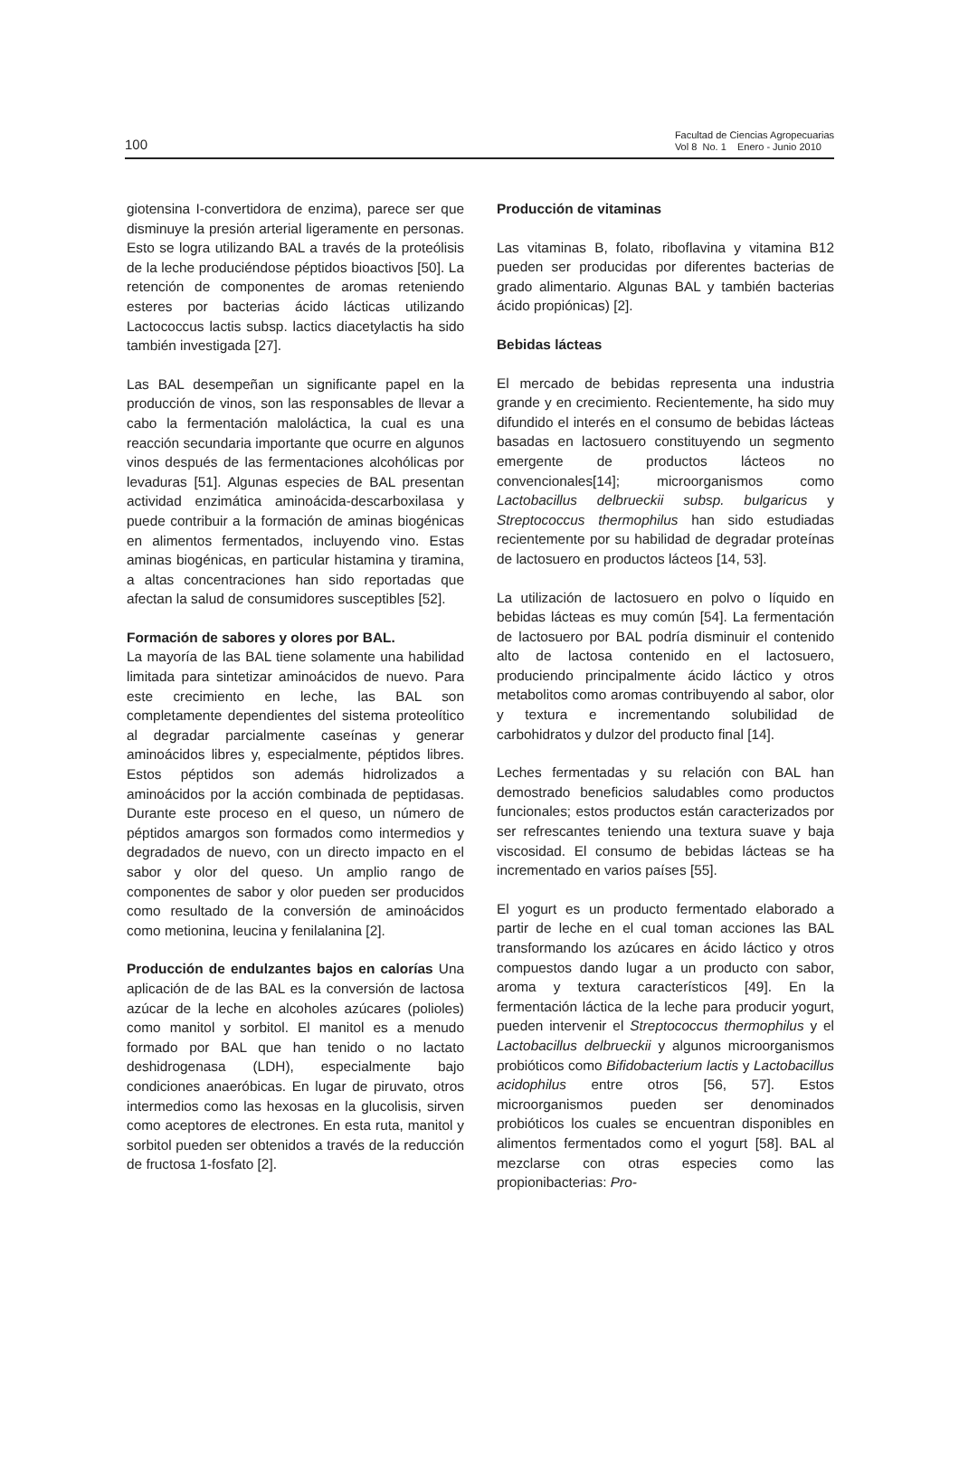100
Facultad de Ciencias Agropecuarias
Vol 8 No. 1 Enero - Junio 2010
giotensina I-convertidora de enzima), parece ser que disminuye la presión arterial ligeramente en personas. Esto se logra utilizando BAL a través de la proteólisis de la leche produciéndose péptidos bioactivos [50]. La retención de componentes de aromas reteniendo esteres por bacterias ácido lácticas utilizando Lactococcus lactis subsp. lactics diacetylactis ha sido también investigada [27].
Las BAL desempeñan un significante papel en la producción de vinos, son las responsables de llevar a cabo la fermentación maloláctica, la cual es una reacción secundaria importante que ocurre en algunos vinos después de las fermentaciones alcohólicas por levaduras [51]. Algunas especies de BAL presentan actividad enzimática aminoácida-descarboxilasa y puede contribuir a la formación de aminas biogénicas en alimentos fermentados, incluyendo vino. Estas aminas biogénicas, en particular histamina y tiramina, a altas concentraciones han sido reportadas que afectan la salud de consumidores susceptibles [52].
Formación de sabores y olores por BAL.
La mayoría de las BAL tiene solamente una habilidad limitada para sintetizar aminoácidos de nuevo. Para este crecimiento en leche, las BAL son completamente dependientes del sistema proteolítico al degradar parcialmente caseínas y generar aminoácidos libres y, especialmente, péptidos libres. Estos péptidos son además hidrolizados a aminoácidos por la acción combinada de peptidasas. Durante este proceso en el queso, un número de péptidos amargos son formados como intermedios y degradados de nuevo, con un directo impacto en el sabor y olor del queso. Un amplio rango de componentes de sabor y olor pueden ser producidos como resultado de la conversión de aminoácidos como metionina, leucina y fenilalanina [2].
Producción de endulzantes bajos en calorías Una aplicación de de las BAL es la conversión de lactosa azúcar de la leche en alcoholes azúcares (polioles) como manitol y sorbitol. El manitol es a menudo formado por BAL que han tenido o no lactato deshidrogenasa (LDH), especialmente bajo condiciones anaeróbicas. En lugar de piruvato, otros intermedios como las hexosas en la glucolisis, sirven como aceptores de electrones. En esta ruta, manitol y sorbitol pueden ser obtenidos a través de la reducción de fructosa 1-fosfato [2].
Producción de vitaminas
Las vitaminas B, folato, riboflavina y vitamina B12 pueden ser producidas por diferentes bacterias de grado alimentario. Algunas BAL y también bacterias ácido propiónicas) [2].
Bebidas lácteas
El mercado de bebidas representa una industria grande y en crecimiento. Recientemente, ha sido muy difundido el interés en el consumo de bebidas lácteas basadas en lactosuero constituyendo un segmento emergente de productos lácteos no convencionales[14]; microorganismos como Lactobacillus delbrueckii subsp. bulgaricus y Streptococcus thermophilus han sido estudiadas recientemente por su habilidad de degradar proteínas de lactosuero en productos lácteos [14, 53].
La utilización de lactosuero en polvo o líquido en bebidas lácteas es muy común [54]. La fermentación de lactosuero por BAL podría disminuir el contenido alto de lactosa contenido en el lactosuero, produciendo principalmente ácido láctico y otros metabolitos como aromas contribuyendo al sabor, olor y textura e incrementando solubilidad de carbohidratos y dulzor del producto final [14].
Leches fermentadas y su relación con BAL han demostrado beneficios saludables como productos funcionales; estos productos están caracterizados por ser refrescantes teniendo una textura suave y baja viscosidad. El consumo de bebidas lácteas se ha incrementado en varios países [55].
El yogurt es un producto fermentado elaborado a partir de leche en el cual toman acciones las BAL transformando los azúcares en ácido láctico y otros compuestos dando lugar a un producto con sabor, aroma y textura característicos [49]. En la fermentación láctica de la leche para producir yogurt, pueden intervenir el Streptococcus thermophilus y el Lactobacillus delbrueckii y algunos microorganismos probióticos como Bifidobacterium lactis y Lactobacillus acidophilus entre otros [56, 57]. Estos microorganismos pueden ser denominados probióticos los cuales se encuentran disponibles en alimentos fermentados como el yogurt [58]. BAL al mezclarse con otras especies como las propionibacterias: Pro-